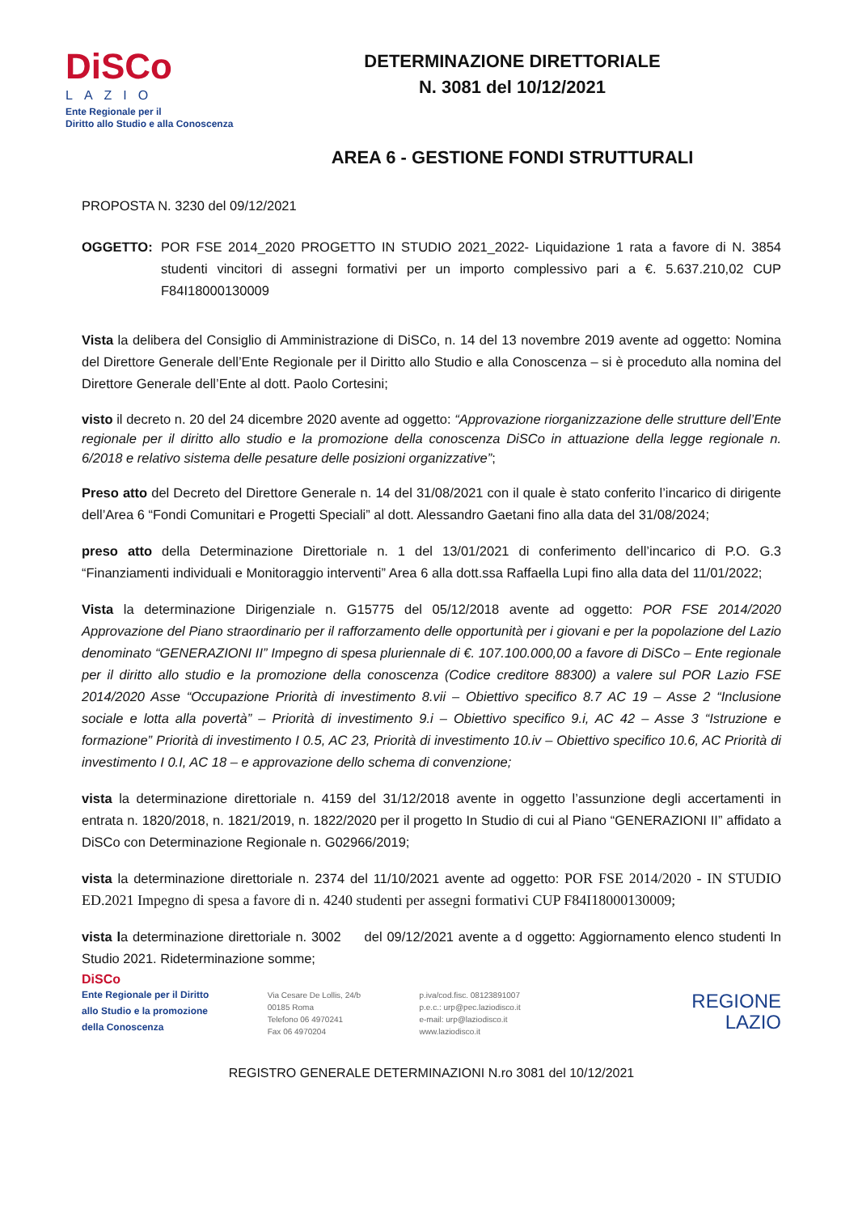DiSCo
LAZIO
Ente Regionale per il
Diritto allo Studio e alla Conoscenza
DETERMINAZIONE DIRETTORIALE
N. 3081 del 10/12/2021
AREA 6 - GESTIONE FONDI STRUTTURALI
PROPOSTA N. 3230 del 09/12/2021
OGGETTO: POR FSE 2014_2020 PROGETTO IN STUDIO 2021_2022- Liquidazione 1 rata a favore di N. 3854 studenti vincitori di assegni formativi per un importo complessivo pari a €. 5.637.210,02 CUP F84I18000130009
Vista la delibera del Consiglio di Amministrazione di DiSCo, n. 14 del 13 novembre 2019 avente ad oggetto: Nomina del Direttore Generale dell’Ente Regionale per il Diritto allo Studio e alla Conoscenza – si è proceduto alla nomina del Direttore Generale dell’Ente al dott. Paolo Cortesini;
visto il decreto n. 20 del 24 dicembre 2020 avente ad oggetto: “Approvazione riorganizzazione delle strutture dell’Ente regionale per il diritto allo studio e la promozione della conoscenza DiSCo in attuazione della legge regionale n. 6/2018 e relativo sistema delle pesature delle posizioni organizzative”;
Preso atto del Decreto del Direttore Generale n. 14 del 31/08/2021 con il quale è stato conferito l’incarico di dirigente dell’Area 6 “Fondi Comunitari e Progetti Speciali” al dott. Alessandro Gaetani fino alla data del 31/08/2024;
preso atto della Determinazione Direttoriale n. 1 del 13/01/2021 di conferimento dell’incarico di P.O. G.3 “Finanziamenti individuali e Monitoraggio interventi” Area 6 alla dott.ssa Raffaella Lupi fino alla data del 11/01/2022;
Vista la determinazione Dirigenziale n. G15775 del 05/12/2018 avente ad oggetto: POR FSE 2014/2020 Approvazione del Piano straordinario per il rafforzamento delle opportunità per i giovani e per la popolazione del Lazio denominato “GENERAZIONI II” Impegno di spesa pluriennale di €. 107.100.000,00 a favore di DiSCo – Ente regionale per il diritto allo studio e la promozione della conoscenza (Codice creditore 88300) a valere sul POR Lazio FSE 2014/2020 Asse “Occupazione Priorità di investimento 8.vii – Obiettivo specifico 8.7 AC 19 – Asse 2 “Inclusione sociale e lotta alla povertà” – Priorità di investimento 9.i – Obiettivo specifico 9.i, AC 42 – Asse 3 “Istruzione e formazione” Priorità di investimento I 0.5, AC 23, Priorità di investimento 10.iv – Obiettivo specifico 10.6, AC Priorità di investimento I 0.I, AC 18 – e approvazione dello schema di convenzione;
vista la determinazione direttoriale n. 4159 del 31/12/2018 avente in oggetto l’assunzione degli accertamenti in entrata n. 1820/2018, n. 1821/2019, n. 1822/2020 per il progetto In Studio di cui al Piano “GENERAZIONI II” affidato a DiSCo con Determinazione Regionale n. G02966/2019;
vista la determinazione direttoriale n. 2374 del 11/10/2021 avente ad oggetto: POR FSE 2014/2020 - IN STUDIO ED.2021 Impegno di spesa a favore di n. 4240 studenti per assegni formativi CUP F84I18000130009;
vista la determinazione direttoriale n. 3002 del 09/12/2021 avente a d oggetto: Aggiornamento elenco studenti In Studio 2021. Rideterminazione somme;
DiSCo
Ente Regionale per il Diritto
allo Studio e la promozione
della Conoscenza
Via Cesare De Lollis, 24/b
00185 Roma
Telefono 06 4970241
Fax 06 4970204
p.iva/cod.fisc. 08123891007
p.e.c.: urp@pec.laziodisco.it
e-mail: urp@laziodisco.it
www.laziodisco.it
REGIONE
LAZIO
REGISTRO GENERALE DETERMINAZIONI N.ro 3081 del 10/12/2021